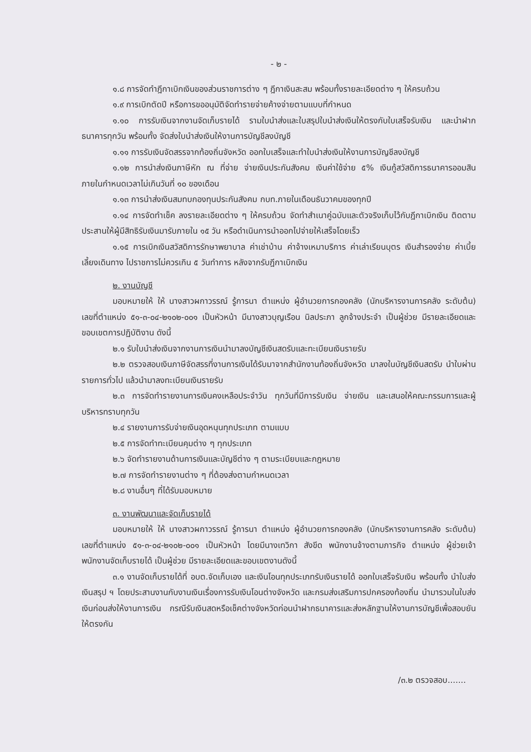- ๒ -
๑.๘ การจัดทำฎีกาเบิกเงินของส่วนราชการต่าง ๆ ฎีกาเงินสะสม พร้อมทั้งรายละเอียดต่าง ๆ ให้ครบถ้วน
๑.๙ การเบิกตัดปี หรือการขออนุมัติจัดทำรายจ่ายค้างจ่ายตามแบบที่กำหนด
๑.๑๐ การรับเงินจากงานจัดเก็บรายได้ รามใบนำส่งและใบสรุปใบนำส่งเงินให้ตรงกับใบเสร็จรับเงิน และนำฝากธนาคารทุกวัน พร้อมทั้ง จัดส่งใบนำส่งเงินให้งานการบัญชีลงบัญชี
๑.๑๑ การรับเงินจัดสรรจากท้องถิ่นจังหวัด ออกใบเสร็จและทำใบนำส่งเงินให้งานการบัญชีลงบัญชี
๑.๑๒ การนำส่งเงินภาษีหัก ณ ที่จ่าย จ่ายเงินประกันสังคม เงินค่าใช้จ่าย ๕% เงินกู้สวัสดิการธนาคารออมสิน ภายในกำหนดเวลาไม่เกินวันที่ ๑๐ ของเดือน
๑.๑๓ การนำส่งเงินสมทบกองทุนประกันสังคม กบท.ภายในเดือนธันวาคมของทุกปี
๑.๑๔ การจัดทำเช็ค ลงรายละเอียดต่าง ๆ ให้ครบถ้วน จัดทำสำเนาคู่ฉบับและตัวจริงเก็บไว้กับฎีกาเบิกเงิน ติดตามประสานให้ผู้มีสิทธิรับเงินมารับภายใน ๑๕ วัน หรือดำเนินการนำออกไปจ่ายให้เสร็จโดยเร็ว
๑.๑๕ การเบิกเงินสวัสดิการรักษาพยาบาล ค่าเช่าบ้าน ค่าจ้างเหมาบริการ ค่าเล่าเรียนบุตร เงินสำรองจ่าย ค่าเบี้ยเลี้ยงเดินทาง ไปราชการไม่ควรเกิน ๕ วันทำการ หลังจากรับฎีกาเบิกเงิน
๒. งานบัญชี
มอบหมายให้ ให้ นางสาวผกาวรรณ์ รู้การนา ตำแหน่ง ผู้อำนวยการกองคลัง (นักบริหารงานการคลัง ระดับต้น) เลขที่ตำแหน่ง ๕๑-๓-๐๔-๒๑๐๒-๐๐๑ เป็นหัวหน้า มีนางสาวบุญเรือน นิลประภา ลูกจ้างประจำ เป็นผู้ช่วย มีรายละเอียดและขอบเขตการปฏิบัติงาน ดังนี้
๒.๑ รับใบนำส่งเงินจากงานการเงินนำมาลงบัญชีเงินสดรับและทะเบียนเงินรายรับ
๒.๒ ตรวจสอบเงินภาษีจัดสรรที่งานการเงินได้รับมาจากสำนักงานท้องถิ่นจังหวัด มาลงในบัญชีเงินสดรับ นำใบผ่านรายการทั่วไป แล้วนำมาลงทะเบียนเงินรายรับ
๒.๓ การจัดทำรายงานการเงินคงเหลือประจำวัน ทุกวันที่มีการรับเงิน จ่ายเงิน และเสนอให้คณะกรรมการและผู้บริหารทราบทุกวัน
๒.๔ รายงานการรับจ่ายเงินอุดหนุนทุกประเภท ตามแบบ
๒.๕ การจัดทำทะเบียนคุมต่าง ๆ ทุกประเภท
๒.๖ จัดทำรายงานด้านการเงินและบัญชีต่าง ๆ ตามระเบียบและกฎหมาย
๒.๗ การจัดทำรายงานต่าง ๆ ที่ต้องส่งตามกำหนดเวลา
๒.๘ งานอื่นๆ ที่ได้รับมอบหมาย
๓. งานพัฒนาและจัดเก็บรายได้
มอบหมายให้ ให้ นางสาวผกาวรรณ์ รู้การนา ตำแหน่ง ผู้อำนวยการกองคลัง (นักบริหารงานการคลัง ระดับต้น) เลขที่ตำแหน่ง ๕๑-๓-๐๔-๒๑๐๒-๐๐๑ เป็นหัวหน้า โดยมีนางเทวิกา สังขีด พนักงานจ้างตามภารกิจ ตำแหน่ง ผู้ช่วยเจ้าพนักงานจัดเก็บรายได้ เป็นผู้ช่วย มีรายละเอียดและขอบเขตงานดังนี้
๓.๑ งานจัดเก็บรายได้ที่ อบต.จัดเก็บเอง และเงินโอนทุกประเภทรับเงินรายได้ ออกใบเสร็จรับเงิน พร้อมทั้ง นำใบส่งเงินสรุป ฯ โดยประสานงานกับงานเงินเรื่องการรับเงินโอนต่างจังหวัด และกรมส่งเสริมการปกครองท้องถิ่น นำมารวมในใบส่งเงินก่อนส่งให้งานการเงิน กรณีรับเงินสดหรือเช็คต่างจังหวัดก่อนนำฝากธนาคารและส่งหลักฐานให้งานการบัญชีเพื่อสอบยันให้ตรงกัน
/๓.๒ ตรวจสอบ.......